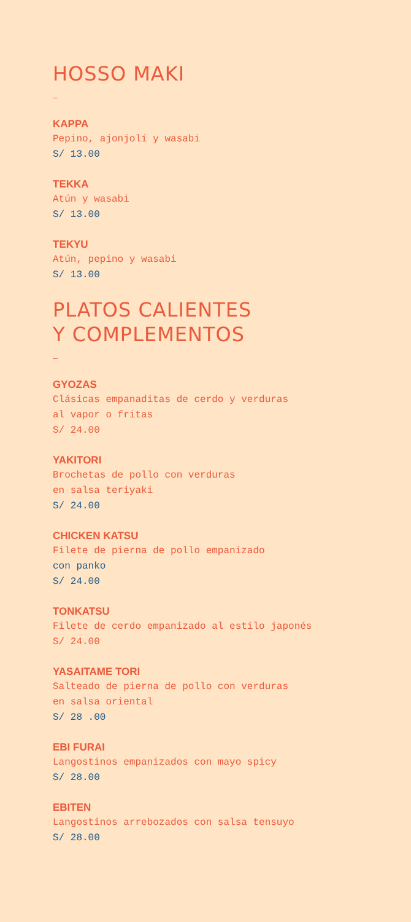HOSSO MAKI
–
KAPPA
Pepino, ajonjolí y wasabi
S/ 13.00
TEKKA
Atún y wasabi
S/ 13.00
TEKYU
Atún, pepino y wasabi
S/ 13.00
PLATOS CALIENTES
Y COMPLEMENTOS
–
GYOZAS
Clásicas empanaditas de cerdo y verduras
al vapor o fritas
S/ 24.00
YAKITORI
Brochetas de pollo con verduras
en salsa teriyaki
S/ 24.00
CHICKEN KATSU
Filete de pierna de pollo empanizado
con panko
S/ 24.00
TONKATSU
Filete de cerdo empanizado al estilo japonés
S/ 24.00
YASAITAME TORI
Salteado de pierna de pollo con verduras
en salsa oriental
S/ 28 .00
EBI FURAI
Langostinos empanizados con mayo spicy
S/ 28.00
EBITEN
Langostinos arrebozados con salsa tensuyo
S/ 28.00